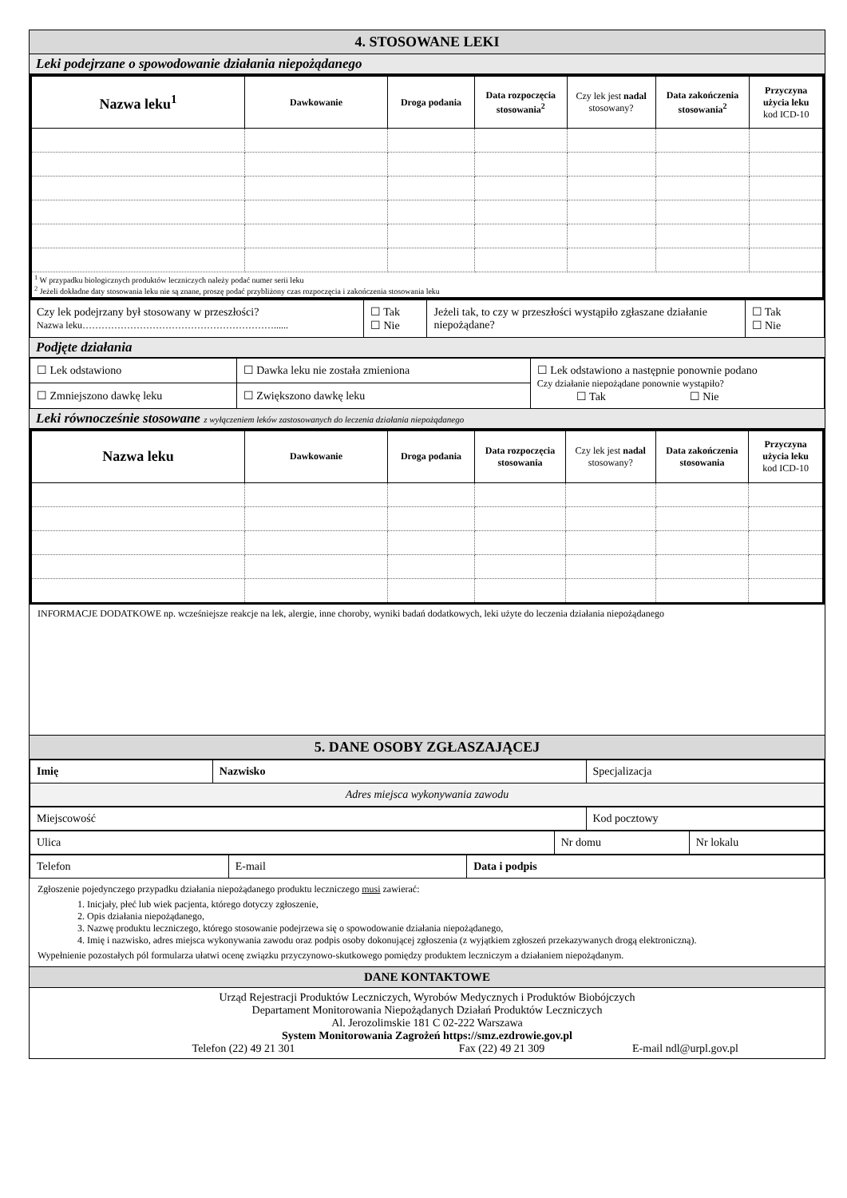4. STOSOWANE LEKI
Leki podejrzane o spowodowanie działania niepożądanego
| Nazwa leku<sup>1</sup> | Dawkowanie | Droga podania | Data rozpoczęcia stosowania<sup>2</sup> | Czy lek jest nadal stosowany? | Data zakończenia stosowania<sup>2</sup> | Przyczyna użycia leku kod ICD-10 |
| --- | --- | --- | --- | --- | --- | --- |
| <sup>1</sup> W przypadku biologicznych produktów leczniczych należy podać numer serii leku <sup>2</sup> Jeżeli dokładne daty stosowania leku nie są znane, proszę podać przybliżony czas rozpoczęcia i zakończenia stosowania leku | | | | | | |
| Czy lek podejrzany był stosowany w przeszłości? Nazwa leku……………………………………………………...... | ☐ Tak ☐ Nie | Jeżeli tak, to czy w przeszłości wystąpiło zgłaszane działanie niepożądane? | ☐ Tak ☐ Nie |
Podjęte działania
| ☐ Lek odstawiono | ☐ Dawka leku nie została zmieniona | ☐ Lek odstawiono a następnie ponownie podano Czy działanie niepożądane ponownie wystąpiło? ☐ Tak ☐ Nie |
| ☐ Zmniejszono dawkę leku | ☐ Zwiększono dawkę leku | |
Leki równocześnie stosowane z wyłączeniem leków zastosowanych do leczenia działania niepożądanego
| Nazwa leku | Dawkowanie | Droga podania | Data rozpoczęcia stosowania | Czy lek jest nadal stosowany? | Data zakończenia stosowania | Przyczyna użycia leku kod ICD-10 |
| --- | --- | --- | --- | --- | --- | --- |
INFORMACJE DODATKOWE np. wcześniejsze reakcje na lek, alergie, inne choroby, wyniki badań dodatkowych, leki użyte do leczenia działania niepożądanego
5. DANE OSOBY ZGŁASZAJĄCEJ
| Imię | Nazwisko | Specjalizacja |
| Adres miejsca wykonywania zawodu | | |
| Miejscowość | Kod pocztowy |
| Ulica | Nr domu | Nr lokalu |
| Telefon | E-mail | Data i podpis |
Zgłoszenie pojedynczego przypadku działania niepożądanego produktu leczniczego musi zawierać:
1. Inicjały, płeć lub wiek pacjenta, którego dotyczy zgłoszenie,
2. Opis działania niepożądanego,
3. Nazwę produktu leczniczego, którego stosowanie podejrzewa się o spowodowanie działania niepożądanego,
4. Imię i nazwisko, adres miejsca wykonywania zawodu oraz podpis osoby dokonującej zgłoszenia (z wyjątkiem zgłoszeń przekazywanych drogą elektroniczną).
Wypełnienie pozostałych pól formularza ułatwi ocenę związku przyczynowo-skutkowego pomiędzy produktem leczniczym a działaniem niepożądanym.
DANE KONTAKTOWE
Urząd Rejestracji Produktów Leczniczych, Wyrobów Medycznych i Produktów Biobójczych
Departament Monitorowania Niepożądanych Działań Produktów Leczniczych
Al. Jerozolimskie 181 C 02-222 Warszawa
System Monitorowania Zagrożeń https://smz.ezdrowie.gov.pl
Telefon (22) 49 21 301 Fax (22) 49 21 309 E-mail ndl@urpl.gov.pl